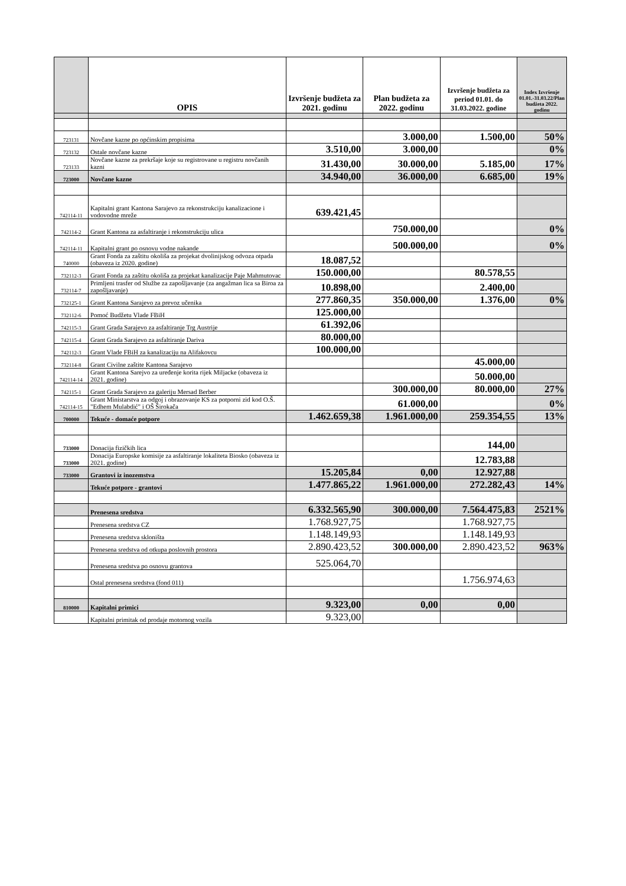| | OPIS | Izvršenje budžeta za 2021. godinu | Plan budžeta za 2022. godinu | Izvršenje budžeta za period 01.01. do 31.03.2022. godine | Index Izvršenje 01.01.-31.03.22/Plan budžeta 2022. godinu |
| --- | --- | --- | --- | --- | --- |
| 723131 | Novčane kazne po općinskim propisima | | 3.000,00 | 1.500,00 | 50% |
| 723132 | Ostale novčane kazne | 3.510,00 | 3.000,00 | | 0% |
| 723133 | Novčane kazne za prekršaje koje su registrovane u registru novčanih kazni | 31.430,00 | 30.000,00 | 5.185,00 | 17% |
| 723000 | Novčane kazne | 34.940,00 | 36.000,00 | 6.685,00 | 19% |
| 742114-11 | Kapitalni grant Kantona Sarajevo za rekonstrukciju kanalizacione i vodovodne mreže | 639.421,45 | | | |
| 742114-2 | Grant Kantona za asfaltiranje i rekonstrukciju ulica | | 750.000,00 | | 0% |
| 742114-11 | Kapitalni grant po osnovu vodne nakande | | 500.000,00 | | 0% |
| 740000 | Grant Fonda za zaštitu okoliša za projekat dvolinijskog odvoza otpada (obaveza iz 2020. godine) | 18.087,52 | | | |
| 732112-3 | Grant Fonda za zaštitu okoliša za projekat kanalizacije Paje Mahmutovac | 150.000,00 | | 80.578,55 | |
| 732114-7 | Primljeni trasfer od Službe za zapošljavanje (za angažman lica sa Biroa za zapošljavanje) | 10.898,00 | | 2.400,00 | |
| 732125-1 | Grant Kantona Sarajevo za prevoz učenika | 277.860,35 | 350.000,00 | 1.376,00 | 0% |
| 732112-6 | Pomoć Budžetu Vlade FBiH | 125.000,00 | | | |
| 742115-3 | Grant Grada Sarajevo za asfaltiranje Trg Austrije | 61.392,06 | | | |
| 742115-4 | Grant Grada Sarajevo za asfaltiranje Dariva | 80.000,00 | | | |
| 742112-3 | Grant Vlade FBiH za kanalizaciju na Alifakovcu | 100.000,00 | | | |
| 732114-8 | Grant Civilne zaštite Kantona Sarajevo | | | 45.000,00 | |
| 742114-14 | Grant Kantona Sarejvo za uređenje korita rijek Miljacke (obaveza iz 2021. godine) | | | 50.000,00 | |
| 742115-1 | Grant Grada Sarajevo za galeriju Mersad Berber | | 300.000,00 | 80.000,00 | 27% |
| 742114-15 | Grant Ministarstva za odgoj i obrazovanje KS za potporni zid kod O.Š. "Edhem Mulabdić" i OŠ Širokača | | 61.000,00 | | 0% |
| 700000 | Tekuće - domaće potpore | 1.462.659,38 | 1.961.000,00 | 259.354,55 | 13% |
| 733000 | Donacija fizičkih lica | | | 144,00 | |
| 733000 | Donacija Europske komisije za asfaltiranje lokaliteta Biosko (obaveza iz 2021. godine) | | | 12.783,88 | |
| 733000 | Grantovi iz inozemstva | 15.205,84 | 0,00 | 12.927,88 | |
| | Tekuće potpore - grantovi | 1.477.865,22 | 1.961.000,00 | 272.282,43 | 14% |
| | Prenesena sredstva | 6.332.565,90 | 300.000,00 | 7.564.475,83 | 2521% |
| | Prenesena sredstva CZ | 1.768.927,75 | | 1.768.927,75 | |
| | Prenesena sredstva skloništa | 1.148.149,93 | | 1.148.149,93 | |
| | Prenesena sredstva od otkupa poslovnih prostora | 2.890.423,52 | 300.000,00 | 2.890.423,52 | 963% |
| | Prenesena sredstva po osnovu grantova | 525.064,70 | | | |
| | Ostal prenesena sredstva (fond 011) | | | 1.756.974,63 | |
| 810000 | Kapitalni primici | 9.323,00 | 0,00 | 0,00 | |
| | Kapitalni primitak od prodaje motornog vozila | 9.323,00 | | | |